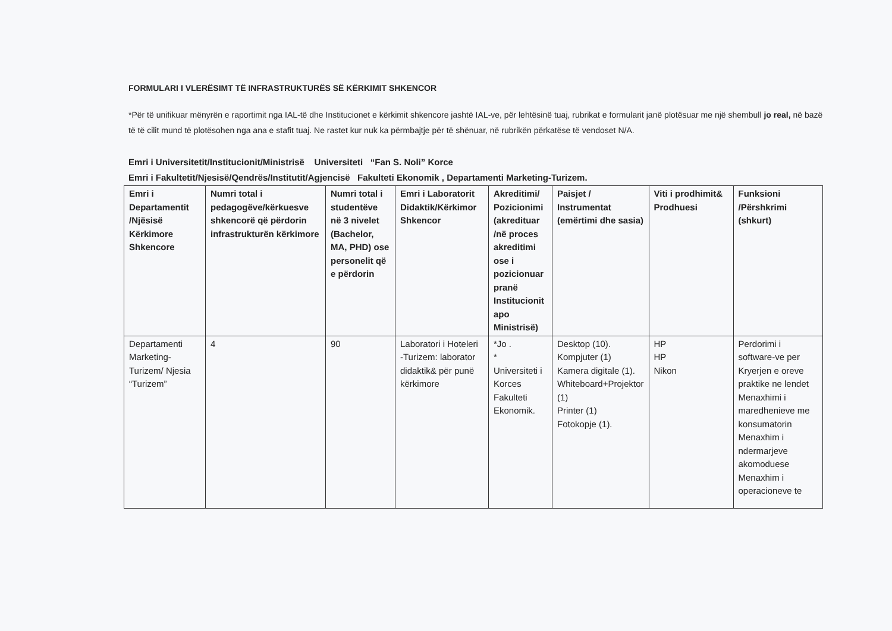FORMULARI I VLERËSIMT TË INFRASTRUKTURËS SË KËRKIMIT SHKENCOR
*Për të unifikuar mënyrën e raportimit nga IAL-të dhe Institucionet e kërkimit shkencore jashtë IAL-ve, për lehtësinë tuaj, rubrikat e formularit janë plotësuar me një shembull jo real, në bazë të të cilit mund të plotësohen nga ana e stafit tuaj. Ne rastet kur nuk ka përmbajtje për të shënuar, në rubrikën përkatëse të vendoset N/A.
Emri i Universitetit/Institucionit/Ministrisë Universiteti “Fan S. Noli” Korce
Emri i Fakultetit/Njesisë/Qendrës/Institutit/Agjencisë Fakulteti Ekonomik , Departamenti Marketing-Turizem.
| Emri i Departamentit /Njësisë Kërkimore Shkencore | Numri total i pedagogëve/kërkuesve shkencorë që përdorin infrastrukturën kërkimore | Numri total i studentëve në 3 nivelet (Bachelor, MA, PHD) ose personelit që e përdorin | Emri i Laboratorit Didaktik/Kërkimor Shkencor | Akreditimi/ Pozicionimi (akredituar /në proces akreditimi ose i pozicionuar pranë Institucionit apo Ministrisë) | Paisjet / Instrumentat (emërtimi dhe sasia) | Viti i prodhimit& Prodhuesi | Funksioni /Përshkrimi (shkurt) |
| --- | --- | --- | --- | --- | --- | --- | --- |
| Departamenti Marketing-Turizem/ Njesia “Turizem” | 4 | 90 | Laboratori i Hoteleri -Turizem: laborator didaktik& për punë kërkimore | *Jo . * Universiteti i Korces Fakulteti Ekonomik. | Desktop (10). Kompjuter (1) Kamera digitale (1). Whiteboard+Projektor (1) Printer (1) Fotokopje (1). | HP HP Nikon | Perdorimi i software-ve per Kryerjen e oreve praktike ne lendet Menaxhimi i maredhenieve me konsumatorin Menaxhim i ndermarjeve akomoduese Menaxhim i operacioneve te |